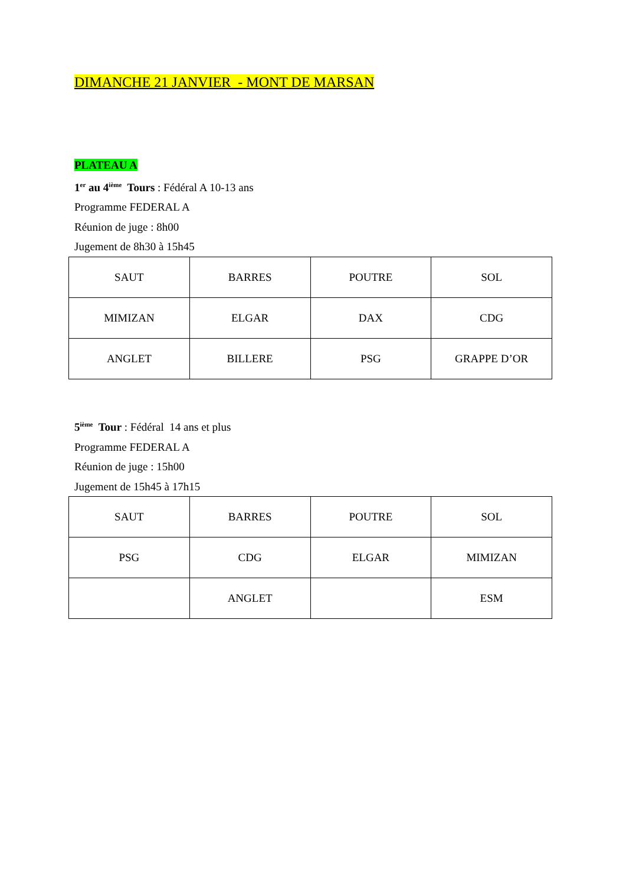DIMANCHE 21 JANVIER - MONT DE MARSAN
PLATEAU A
1<sup>er</sup> au 4<sup>ième</sup> Tours : Fédéral A 10-13 ans
Programme FEDERAL A
Réunion de juge : 8h00
Jugement de 8h30 à 15h45
| SAUT | BARRES | POUTRE | SOL |
| MIMIZAN | ELGAR | DAX | CDG |
| ANGLET | BILLERE | PSG | GRAPPE D’OR |
5<sup>ième</sup> Tour : Fédéral 14 ans et plus
Programme FEDERAL A
Réunion de juge : 15h00
Jugement de 15h45 à 17h15
| SAUT | BARRES | POUTRE | SOL |
| PSG | CDG | ELGAR | MIMIZAN |
| | ANGLET | | ESM |